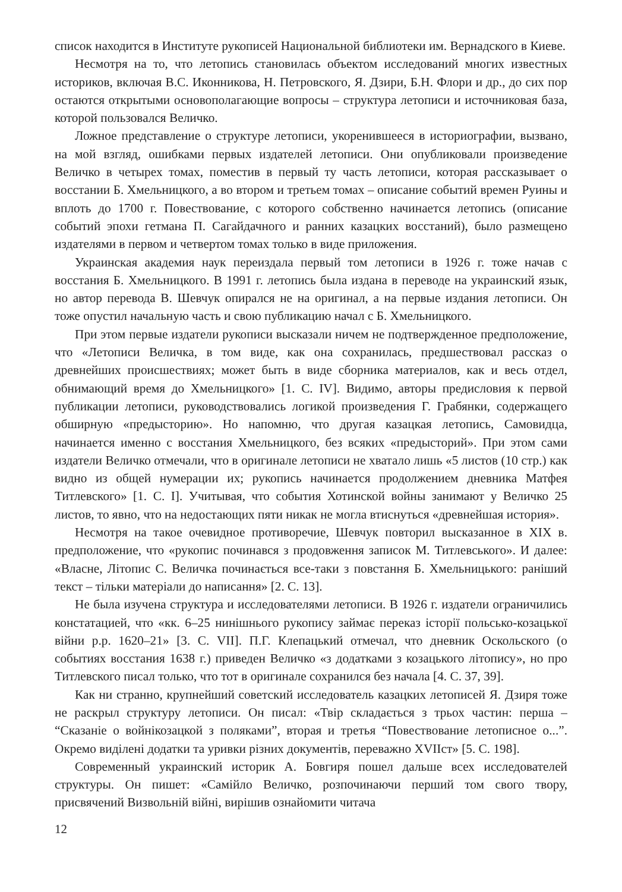список находится в Институте рукописей Национальной библиотеки им. Вернадского в Киеве.
Несмотря на то, что летопись становилась объектом исследований многих известных историков, включая В.С. Иконникова, Н. Петровского, Я. Дзири, Б.Н. Флори и др., до сих пор остаются открытыми основополагающие вопросы – структура летописи и источниковая база, которой пользовался Величко.
Ложное представление о структуре летописи, укоренившееся в историографии, вызвано, на мой взгляд, ошибками первых издателей летописи. Они опубликовали произведение Величко в четырех томах, поместив в первый ту часть летописи, которая рассказывает о восстании Б. Хмельницкого, а во втором и третьем томах – описание событий времен Руины и вплоть до 1700 г. Повествование, с которого собственно начинается летопись (описание событий эпохи гетмана П. Сагайдачного и ранних казацких восстаний), было размещено издателями в первом и четвертом томах только в виде приложения.
Украинская академия наук переиздала первый том летописи в 1926 г. тоже начав с восстания Б. Хмельницкого. В 1991 г. летопись была издана в переводе на украинский язык, но автор перевода В. Шевчук опирался не на оригинал, а на первые издания летописи. Он тоже опустил начальную часть и свою публикацию начал с Б. Хмельницкого.
При этом первые издатели рукописи высказали ничем не подтвержденное предположение, что «Летописи Величка, в том виде, как она сохранилась, предшествовал рассказ о древнейших происшествиях; может быть в виде сборника материалов, как и весь отдел, обнимающий время до Хмельницкого» [1. С. IV]. Видимо, авторы предисловия к первой публикации летописи, руководствовались логикой произведения Г. Грабянки, содержащего обширную «предысторию». Но напомню, что другая казацкая летопись, Самовидца, начинается именно с восстания Хмельницкого, без всяких «предысторий». При этом сами издатели Величко отмечали, что в оригинале летописи не хватало лишь «5 листов (10 стр.) как видно из общей нумерации их; рукопись начинается продолжением дневника Матфея Титлевского» [1. С. I]. Учитывая, что события Хотинской войны занимают у Величко 25 листов, то явно, что на недостающих пяти никак не могла втиснуться «древнейшая история».
Несмотря на такое очевидное противоречие, Шевчук повторил высказанное в XIX в. предположение, что «рукопис починався з продовження записок М. Титлевського». И далее: «Власне, Літопис С. Величка починається все-таки з повстання Б. Хмельницького: раніший текст – тільки матеріали до написання» [2. С. 13].
Не была изучена структура и исследователями летописи. В 1926 г. издатели ограничились констатацией, что «кк. 6–25 нинішнього рукопису займає переказ історії польсько-козацької війни р.р. 1620–21» [3. С. VII]. П.Г. Клепацький отмечал, что дневник Оскольского (о событиях восстания 1638 г.) приведен Величко «з додатками з козацького літопису», но про Титлевского писал только, что тот в оригинале сохранился без начала [4. С. 37, 39].
Как ни странно, крупнейший советский исследователь казацких летописей Я. Дзиря тоже не раскрыл структуру летописи. Он писал: «Твір складається з трьох частин: перша – “Сказаніе о войнікозацкой з поляками”, вторая и третья “Повествование летописное о...”. Окремо виділені додатки та уривки різних документів, переважно XVIIст» [5. С. 198].
Современный украинский историк А. Бовгиря пошел дальше всех исследователей структуры. Он пишет: «Самійло Величко, розпочинаючи перший том свого твору, присвячений Визвольній війні, вирішив ознайомити читача
12